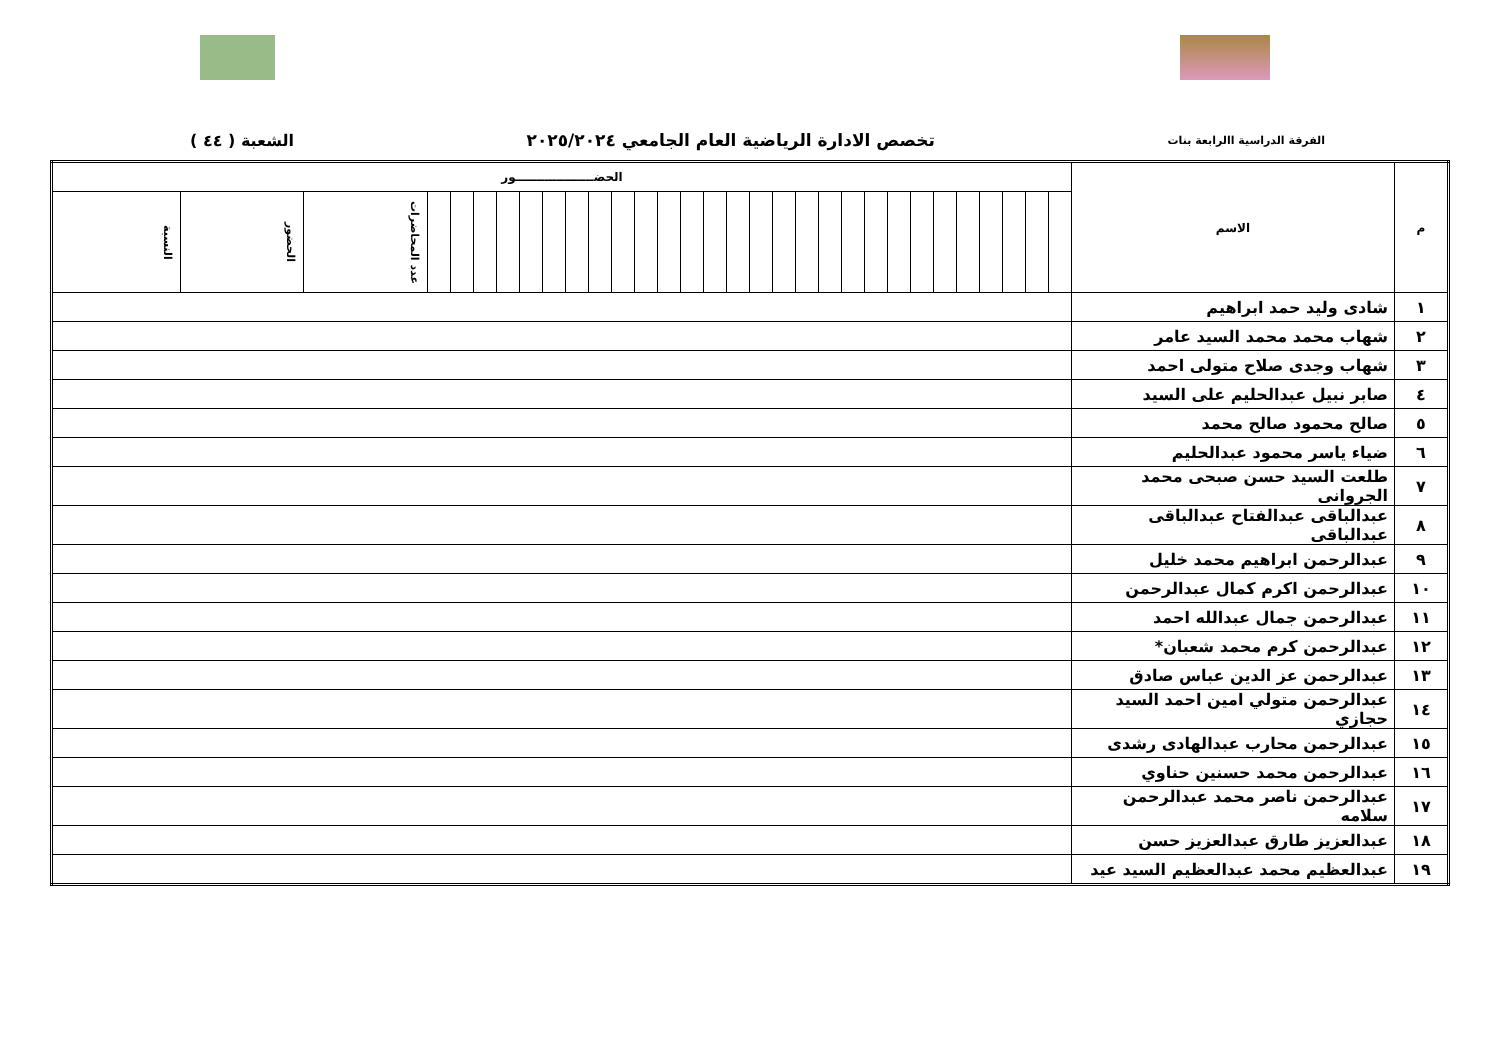الفرقة الدراسية االرابعة بنات تخصص الادارة الرياضية العام الجامعي ٢٠٢٥/٢٠٢٤ الشعبة ( ٤٤ )
| م | الاسم | الحضـــــــــــــــــــور | | | | | | | | | | | | | | | | | | | | | | | | | | | | | | |
| --- | --- | --- | --- | --- | --- | --- | --- | --- | --- | --- | --- | --- | --- | --- | --- | --- | --- | --- | --- | --- | --- | --- | --- | --- | --- | --- | --- | --- | --- | --- | --- | --- |
| | | | | | | | | | | | | | | | | | | | | | | | | | | | | | | عدد المحاضرات | الحضور | النسبة |
| ١ | شادى وليد حمد ابراهيم | | | | | | | | | | | | | | | | | | | | | | | | | | | | | | | |
| ٢ | شهاب محمد محمد السيد عامر | | | | | | | | | | | | | | | | | | | | | | | | | | | | | | | |
| ٣ | شهاب وجدى صلاح متولى احمد | | | | | | | | | | | | | | | | | | | | | | | | | | | | | | | |
| ٤ | صابر نبيل عبدالحليم على السيد | | | | | | | | | | | | | | | | | | | | | | | | | | | | | | | |
| ٥ | صالح محمود صالح محمد | | | | | | | | | | | | | | | | | | | | | | | | | | | | | | | |
| ٦ | ضياء ياسر محمود عبدالحليم | | | | | | | | | | | | | | | | | | | | | | | | | | | | | | | |
| ٧ | طلعت السيد حسن صبحى محمد الجروانى | | | | | | | | | | | | | | | | | | | | | | | | | | | | | | | |
| ٨ | عبدالباقى عبدالفتاح عبدالباقى عبدالباقى | | | | | | | | | | | | | | | | | | | | | | | | | | | | | | | |
| ٩ | عبدالرحمن ابراهيم محمد خليل | | | | | | | | | | | | | | | | | | | | | | | | | | | | | | | |
| ١٠ | عبدالرحمن اكرم كمال عبدالرحمن | | | | | | | | | | | | | | | | | | | | | | | | | | | | | | | |
| ١١ | عبدالرحمن جمال عبدالله احمد | | | | | | | | | | | | | | | | | | | | | | | | | | | | | | | |
| ١٢ | عبدالرحمن كرم محمد شعبان* | | | | | | | | | | | | | | | | | | | | | | | | | | | | | | | |
| ١٣ | عبدالرحمن عز الدين عباس صادق | | | | | | | | | | | | | | | | | | | | | | | | | | | | | | | |
| ١٤ | عبدالرحمن متولي امين احمد السيد حجازي | | | | | | | | | | | | | | | | | | | | | | | | | | | | | | | |
| ١٥ | عبدالرحمن محارب عبدالهادى رشدى | | | | | | | | | | | | | | | | | | | | | | | | | | | | | | | |
| ١٦ | عبدالرحمن محمد حسنين حناوي | | | | | | | | | | | | | | | | | | | | | | | | | | | | | | | |
| ١٧ | عبدالرحمن ناصر محمد عبدالرحمن سلامه | | | | | | | | | | | | | | | | | | | | | | | | | | | | | | | |
| ١٨ | عبدالعزيز طارق عبدالعزيز حسن | | | | | | | | | | | | | | | | | | | | | | | | | | | | | | | |
| ١٩ | عبدالعظيم محمد عبدالعظيم السيد عيد | | | | | | | | | | | | | | | | | | | | | | | | | | | | | | | |